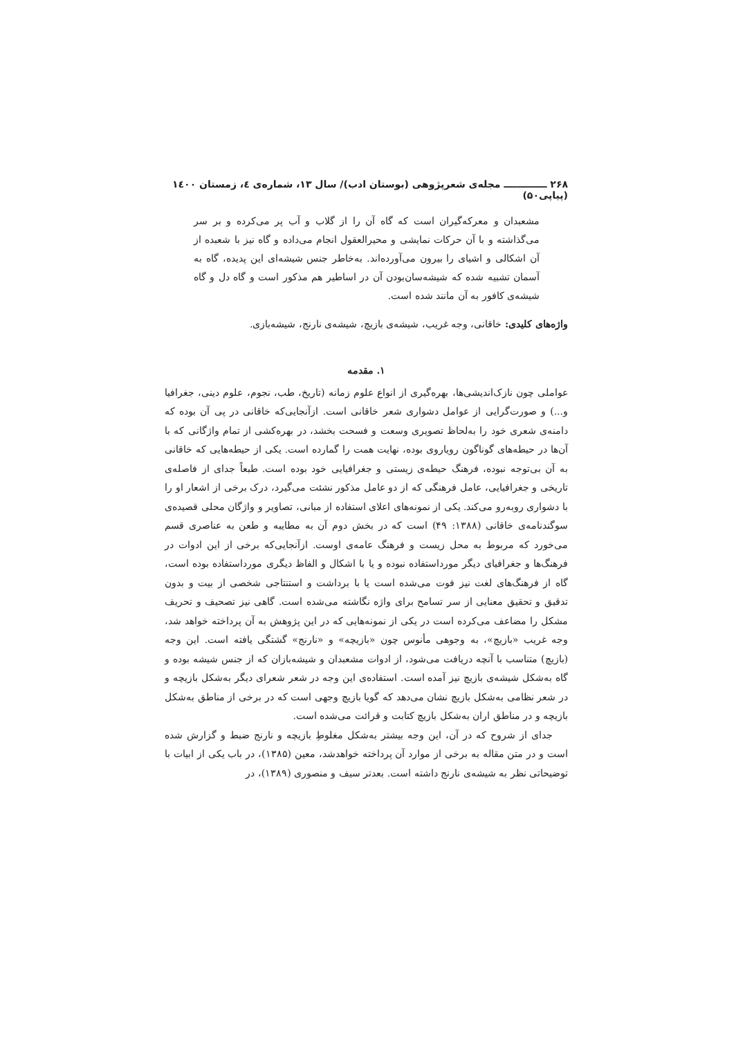۲۶۸ ـــــــــــــ مجله‌ی شعرپژوهی (بوستان ادب)/ سال ۱۳، شماره‌ی ٤، زمستان ۱٤۰۰ (پیاپی۵۰)
مشعبدان و معرکه‌گیران است که گاه آن را از گلاب و آب پر می‌کرده و بر سر می‌گذاشته و با آن حرکات نمایشی و محیرالعقول انجام می‌داده و گاه نیز با شعبده از آن اشکالی و اشیای را بیرون می‌آورده‌اند. به‌خاطر جنس شیشه‌ای این پدیده، گاه به آسمان تشبیه شده که شیشه‌سان‌بودن آن در اساطیر هم مذکور است و گاه دل و گاه شیشه‌ی کافور به آن مانند شده است.
واژه‌های کلیدی: خاقانی، وجه غریب، شیشه‌ی بازیچ، شیشه‌ی نارنج، شیشه‌بازی.
۱. مقدمه
عواملی چون نازک‌اندیشی‌ها، بهره‌گیری از انواع علوم زمانه (تاریخ، طب، نجوم، علوم دینی، جغرافیا و...) و صورت‌گرایی از عوامل دشواری شعر خاقانی است. ازآنجایی‌که خاقانی در پی آن بوده که دامنه‌ی شعری خود را به‌لحاظ تصویری وسعت و فسحت بخشد، در بهره‌کشی از تمام واژگانی که با آن‌ها در حیطه‌های گوناگون رویاروی بوده، نهایت همت را گمارده است. یکی از حیطه‌هایی که خاقانی به آن بی‌توجه نبوده، فرهنگ حیطه‌ی زیستی و جغرافیایی خود بوده است. طبعاً جدای از فاصله‌ی تاریخی و جغرافیایی، عامل فرهنگی که از دو عامل مذکور نشئت می‌گیرد، درک برخی از اشعار او را با دشواری روبه‌رو می‌کند. یکی از نمونه‌های اعلای استفاده از مبانی، تصاویر و واژگان محلی قصیده‌ی سوگندنامه‌ی خاقانی (۱۳۸۸: ۴۹) است که در بخش دوم آن به مطایبه و طعن به عناصری قسم می‌خورد که مربوط به محل زیست و فرهنگ عامه‌ی اوست. ازآنجایی‌که برخی از این ادوات در فرهنگ‌ها و جغرافیای دیگر مورداستفاده نبوده و یا با اشکال و الفاظ دیگری مورداستفاده بوده است، گاه از فرهنگ‌های لغت نیز فوت می‌شده است یا با برداشت و استنتاجی شخصی از بیت و بدون تدقیق و تحقیق معنایی از سر تسامح برای واژه نگاشته می‌شده است. گاهی نیز تصحیف و تحریف مشکل را مضاعف می‌کرده است در یکی از نمونه‌هایی که در این پژوهش به آن پرداخته خواهد شد، وجه غریب «بازیچ»، به وجوهی مأنوس چون «بازیچه» و «نارنج» گشتگی یافته است. این وجه (بازیچ) متناسب با آنچه دریافت می‌شود، از ادوات مشعبدان و شیشه‌بازان که از جنس شیشه بوده و گاه به‌شکل شیشه‌ی بازیچ نیز آمده است. استفاده‌ی این وجه در شعر شعرای دیگر به‌شکل بازیچه و در شعر نظامی به‌شکل بازیچ نشان می‌دهد که گویا بازیچ وجهی است که در برخی از مناطق به‌شکل بازیچه و در مناطق اران به‌شکل بازیچ کتابت و قرائت می‌شده است.
جدای از شروح که در آن، این وجه بیشتر به‌شکل مغلوطِ بازیچه و نارنج ضبط و گزارش شده است و در متن مقاله به برخی از موارد آن پرداخته خواهدشد، معین (۱۳۸۵)، در باب یکی از ابیات با توضیحاتی نظر به شیشه‌ی نارنج داشته است. بعدتر سیف و منصوری (۱۳۸۹)، در